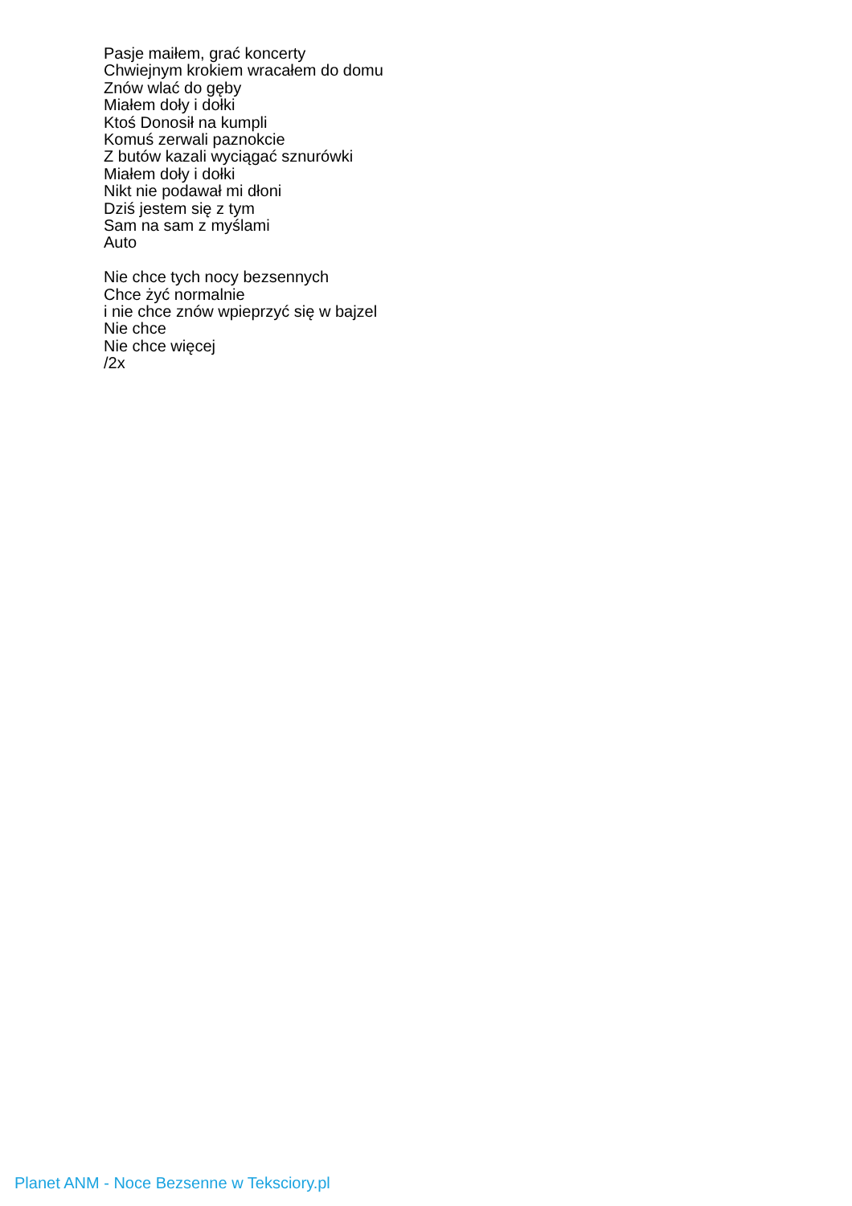Pasje maiłem, grać koncerty
Chwiejnym krokiem wracałem do domu
Znów wlać do gęby
Miałem doły i dołki
Ktoś Donosił na kumpli
Komuś zerwali paznokcie
Z butów kazali wyciągać sznurówki
Miałem doły i dołki
Nikt nie podawał mi dłoni
Dziś jestem się z tym
Sam na sam z myślami
Auto
Nie chce tych nocy bezsennych
Chce żyć normalnie
i nie chce znów wpieprzyć się w bajzel
Nie chce
Nie chce więcej
/2x
Planet ANM - Noce Bezsenne w Teksciory.pl